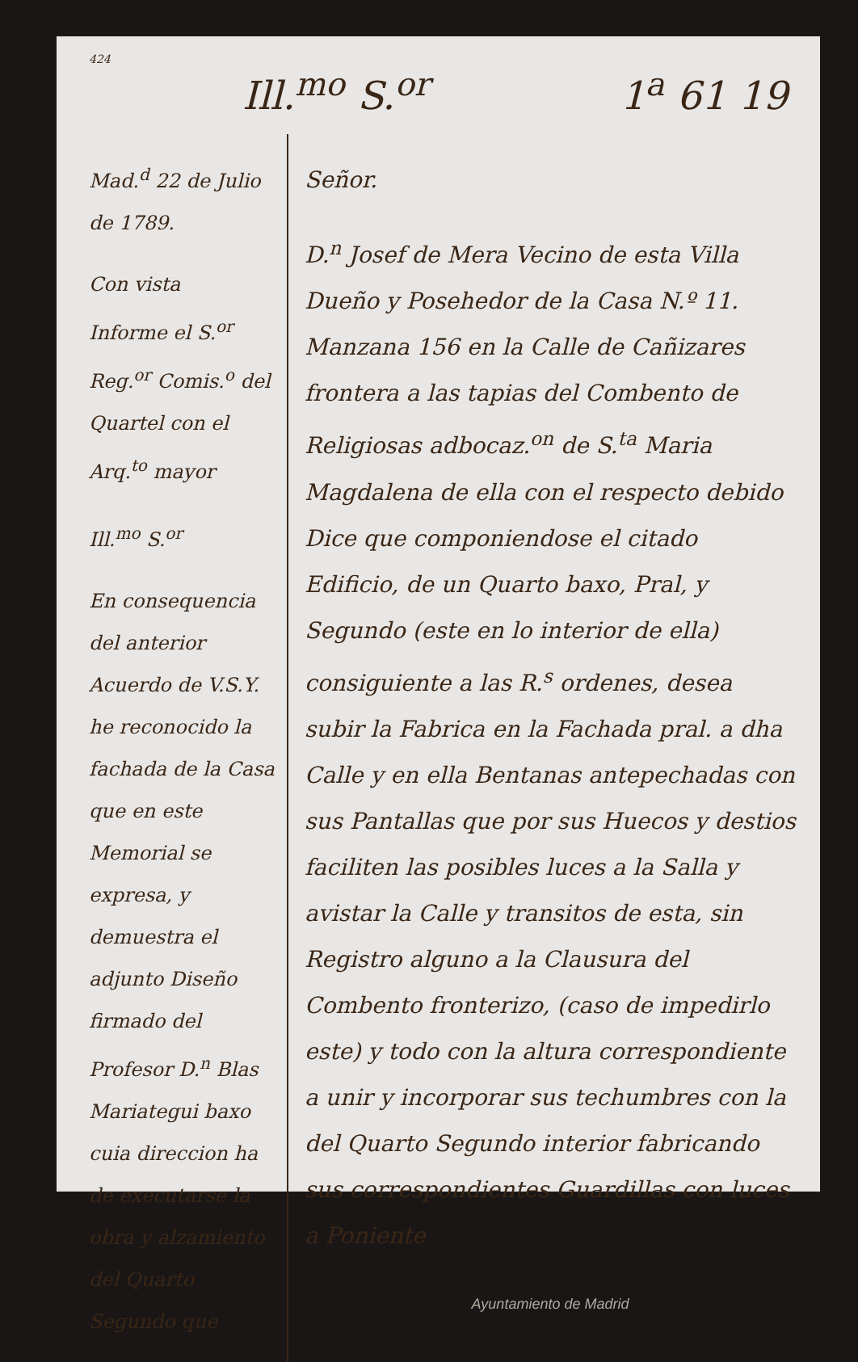424
Ill.<sup>mo</sup> S.<sup>or</sup> 1<sup>a</sup> 61 19
Mad.<sup>d</sup> 22 de Julio de 1789.
Con vista
Informe el S.<sup>or</sup> Reg.<sup>or</sup> Comis.<sup>o</sup> del Quartel con el Arq.<sup>to</sup> mayor
Ill.<sup>mo</sup> S.<sup>or</sup>
En consequencia del anterior Acuerdo de V.S.Y. he reconocido la fachada de la Casa que en este Memorial se expresa, y demuestra el adjunto Diseño firmado del Profesor D.<sup>n</sup> Blas Mariategui baxo cuia direccion ha de executarse la obra y alzamiento del Quarto Segundo que
Señor.
D.<sup>n</sup> Josef de Mera Vecino de esta Villa Dueño y Posehedor de la Casa N.º 11. Manzana 156 en la Calle de Cañizares frontera a las tapias del Combento de Religiosas adbocaz.<sup>on</sup> de S.<sup>ta</sup> Maria Magdalena de ella con el respecto debido Dice que componiendose el citado Edificio, de un Quarto baxo, Pral, y Segundo (este en lo interior de ella) consiguiente a las R.<sup>s</sup> ordenes, desea subir la Fabrica en la Fachada pral. a dha Calle y en ella Bentanas antepechadas con sus Pantallas que por sus Huecos y destios faciliten las posibles luces a la Salla y avistar la Calle y transitos de esta, sin Registro alguno a la Clausura del Combento fronterizo, (caso de impedirlo este) y todo con la altura correspondiente a unir y incorporar sus techumbres con la del Quarto Segundo interior fabricando sus correspondientes Guardillas con luces a Poniente
Ayuntamiento de Madrid